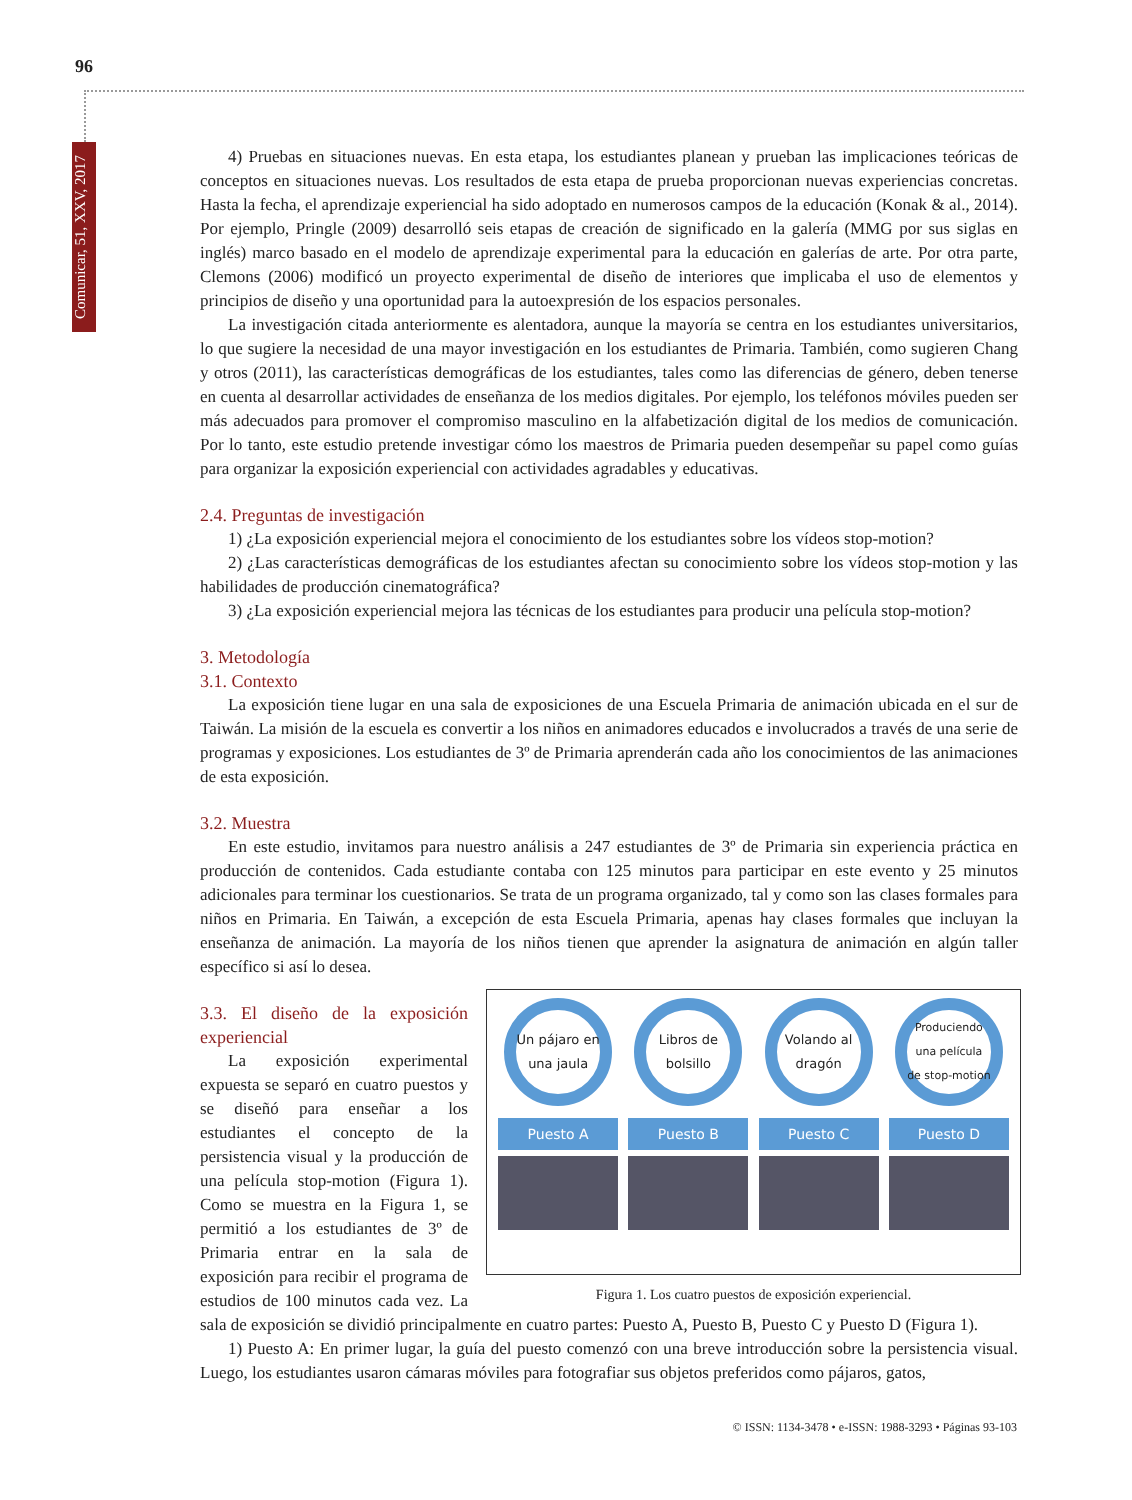96
Comunicar, 51, XXV, 2017
4) Pruebas en situaciones nuevas. En esta etapa, los estudiantes planean y prueban las implicaciones teóricas de conceptos en situaciones nuevas. Los resultados de esta etapa de prueba proporcionan nuevas experiencias concretas. Hasta la fecha, el aprendizaje experiencial ha sido adoptado en numerosos campos de la educación (Konak & al., 2014). Por ejemplo, Pringle (2009) desarrolló seis etapas de creación de significado en la galería (MMG por sus siglas en inglés) marco basado en el modelo de aprendizaje experimental para la educación en galerías de arte. Por otra parte, Clemons (2006) modificó un proyecto experimental de diseño de interiores que implicaba el uso de elementos y principios de diseño y una oportunidad para la autoexpresión de los espacios personales.
La investigación citada anteriormente es alentadora, aunque la mayoría se centra en los estudiantes universitarios, lo que sugiere la necesidad de una mayor investigación en los estudiantes de Primaria. También, como sugieren Chang y otros (2011), las características demográficas de los estudiantes, tales como las diferencias de género, deben tenerse en cuenta al desarrollar actividades de enseñanza de los medios digitales. Por ejemplo, los teléfonos móviles pueden ser más adecuados para promover el compromiso masculino en la alfabetización digital de los medios de comunicación. Por lo tanto, este estudio pretende investigar cómo los maestros de Primaria pueden desempeñar su papel como guías para organizar la exposición experiencial con actividades agradables y educativas.
2.4. Preguntas de investigación
1) ¿La exposición experiencial mejora el conocimiento de los estudiantes sobre los vídeos stop-motion?
2) ¿Las características demográficas de los estudiantes afectan su conocimiento sobre los vídeos stop-motion y las habilidades de producción cinematográfica?
3) ¿La exposición experiencial mejora las técnicas de los estudiantes para producir una película stop-motion?
3. Metodología
3.1. Contexto
La exposición tiene lugar en una sala de exposiciones de una Escuela Primaria de animación ubicada en el sur de Taiwán. La misión de la escuela es convertir a los niños en animadores educados e involucrados a través de una serie de programas y exposiciones. Los estudiantes de 3º de Primaria aprenderán cada año los conocimientos de las animaciones de esta exposición.
3.2. Muestra
En este estudio, invitamos para nuestro análisis a 247 estudiantes de 3º de Primaria sin experiencia práctica en producción de contenidos. Cada estudiante contaba con 125 minutos para participar en este evento y 25 minutos adicionales para terminar los cuestionarios. Se trata de un programa organizado, tal y como son las clases formales para niños en Primaria. En Taiwán, a excepción de esta Escuela Primaria, apenas hay clases formales que incluyan la enseñanza de animación. La mayoría de los niños tienen que aprender la asignatura de animación en algún taller específico si así lo desea.
Un pájaro en una jaula
Puesto A
Libros de bolsillo
Puesto B
Volando al dragón
Puesto C
Produciendo una película de stop-motion
Puesto D
Figura 1. Los cuatro puestos de exposición experiencial.
3.3. El diseño de la exposición experiencial
La exposición experimental expuesta se separó en cuatro puestos y se diseñó para enseñar a los estudiantes el concepto de la persistencia visual y la producción de una película stop-motion (Figura 1). Como se muestra en la Figura 1, se permitió a los estudiantes de 3º de Primaria entrar en la sala de exposición para recibir el programa de estudios de 100 minutos cada vez. La sala de exposición se dividió principalmente en cuatro partes: Puesto A, Puesto B, Puesto C y Puesto D (Figura 1).
1) Puesto A: En primer lugar, la guía del puesto comenzó con una breve introducción sobre la persistencia visual. Luego, los estudiantes usaron cámaras móviles para fotografiar sus objetos preferidos como pájaros, gatos,
© ISSN: 1134-3478 • e-ISSN: 1988-3293 • Páginas 93-103